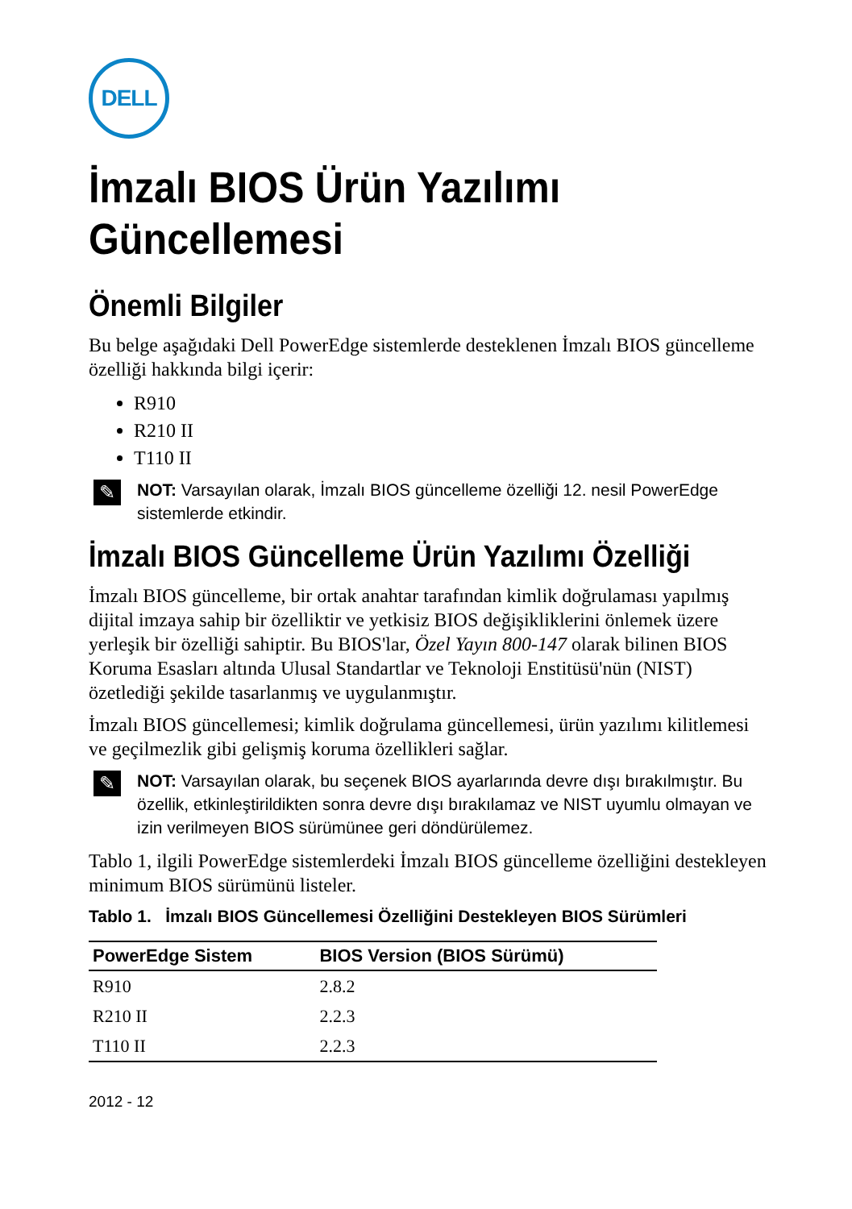DELL
İmzalı BIOS Ürün Yazılımı Güncellemesi
Önemli Bilgiler
Bu belge aşağıdaki Dell PowerEdge sistemlerde desteklenen İmzalı BIOS güncelleme özelliği hakkında bilgi içerir:
R910
R210 II
T110 II
✎
NOT: Varsayılan olarak, İmzalı BIOS güncelleme özelliği 12. nesil PowerEdge sistemlerde etkindir.
İmzalı BIOS Güncelleme Ürün Yazılımı Özelliği
İmzalı BIOS güncelleme, bir ortak anahtar tarafından kimlik doğrulaması yapılmış dijital imzaya sahip bir özelliktir ve yetkisiz BIOS değişikliklerini önlemek üzere yerleşik bir özelliği sahiptir. Bu BIOS'lar, Özel Yayın 800-147 olarak bilinen BIOS Koruma Esasları altında Ulusal Standartlar ve Teknoloji Enstitüsü'nün (NIST) özetlediği şekilde tasarlanmış ve uygulanmıştır.
İmzalı BIOS güncellemesi; kimlik doğrulama güncellemesi, ürün yazılımı kilitlemesi ve geçilmezlik gibi gelişmiş koruma özellikleri sağlar.
✎
NOT: Varsayılan olarak, bu seçenek BIOS ayarlarında devre dışı bırakılmıştır. Bu özellik, etkinleştirildikten sonra devre dışı bırakılamaz ve NIST uyumlu olmayan ve izin verilmeyen BIOS sürümünee geri döndürülemez.
Tablo 1, ilgili PowerEdge sistemlerdeki İmzalı BIOS güncelleme özelliğini destekleyen minimum BIOS sürümünü listeler.
Tablo 1. İmzalı BIOS Güncellemesi Özelliğini Destekleyen BIOS Sürümleri
| PowerEdge Sistem | BIOS Version (BIOS Sürümü) |
| --- | --- |
| R910 | 2.8.2 |
| R210 II | 2.2.3 |
| T110 II | 2.2.3 |
2012 - 12